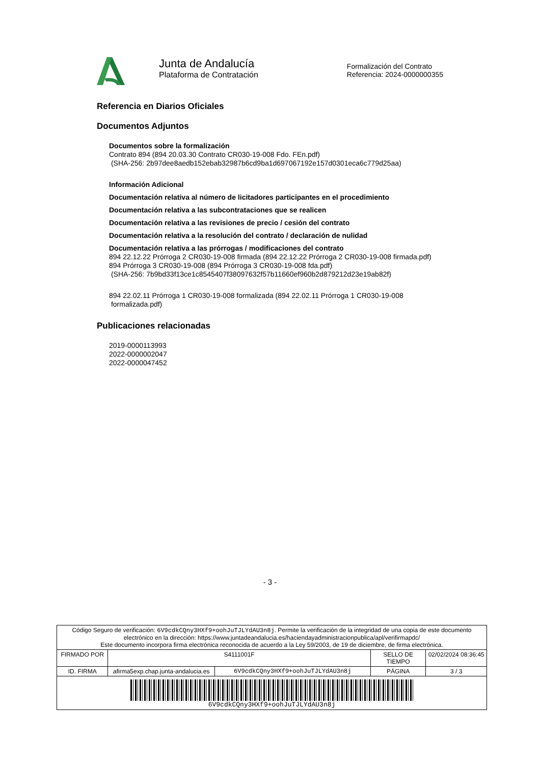Junta de Andalucía
Plataforma de Contratación
Formalización del Contrato
Referencia: 2024-0000000355
Referencia en Diarios Oficiales
Documentos Adjuntos
Documentos sobre la formalización
Contrato 894 (894 20.03.30 Contrato CR030-19-008 Fdo. FEn.pdf)
(SHA-256: 2b97dee8aedb152ebab32987b6cd9ba1d697067192e157d0301eca6c779d25aa)
Información Adicional
Documentación relativa al número de licitadores participantes en el procedimiento
Documentación relativa a las subcontrataciones que se realicen
Documentación relativa a las revisiones de precio / cesión del contrato
Documentación relativa a la resolución del contrato / declaración de nulidad
Documentación relativa a las prórrogas / modificaciones del contrato
894 22.12.22 Prórroga 2 CR030-19-008 firmada (894 22.12.22 Prórroga 2 CR030-19-008 firmada.pdf)
894 Prórroga 3 CR030-19-008 (894 Prórroga 3 CR030-19-008 fda.pdf)
(SHA-256: 7b9bd33f13ce1c8545407f38097632f57b11660ef960b2d879212d23e19ab82f)
894 22.02.11 Prórroga 1 CR030-19-008 formalizada (894 22.02.11 Prórroga 1 CR030-19-008
formalizada.pdf)
Publicaciones relacionadas
2019-0000113993
2022-0000002047
2022-0000047452
- 3 -
| Código Seguro de verificación: 6V9cdkCQny3HXf9+oohJuTJLYdAU3n8j . Permite la verificación de la integridad de una copia de este documento electrónico en la dirección: https://www.juntadeandalucia.es/haciendayadministracionpublica/apl/verifirmapdc/ Este documento incorpora firma electrónica reconocida de acuerdo a la Ley 59/2003, de 19 de diciembre, de firma electrónica. | | | | |
| FIRMADO POR | S4111001F | | SELLO DE TIEMPO | 02/02/2024 08:36:45 |
| ID. FIRMA | afirma5exp.chap.junta-andalucia.es | 6V9cdkCQny3HXf9+oohJuTJLYdAU3n8j | PÁGINA | 3 / 3 |
| 6V9cdkCQny3HXf9+oohJuTJLYdAU3n8j | | | | |